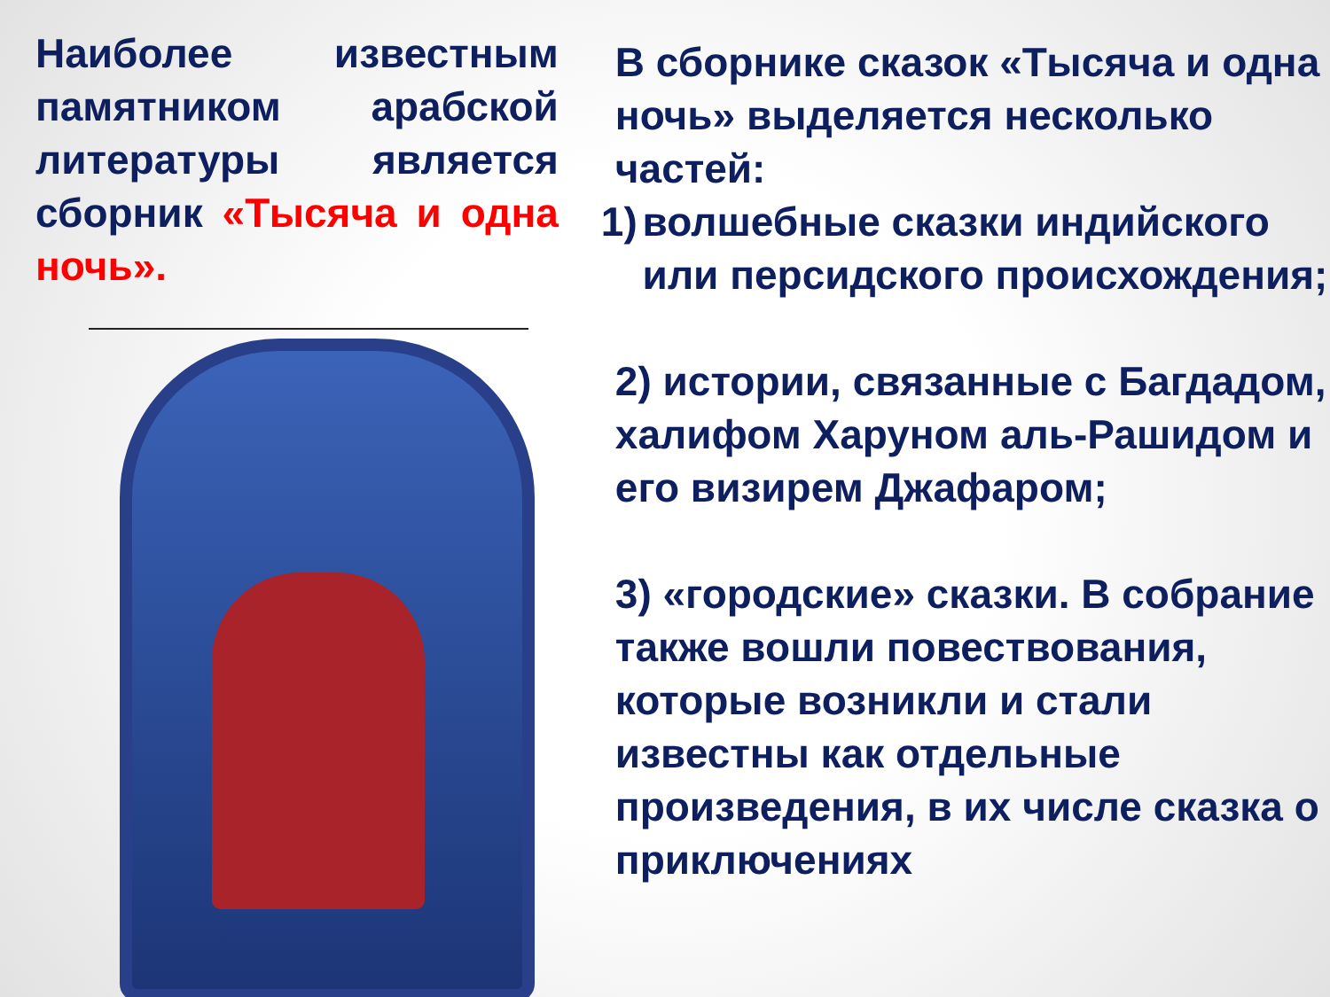Наиболее известным памятником арабской литературы является сборник «Тысяча и одна ночь».
В сборнике сказок «Тысяча и одна ночь» выделяется несколько частей:
1) волшебные сказки индийского или персидского происхождения;
2) истории, связанные с Багдадом, халифом Харуном аль-Рашидом и его визирем Джафаром;
3) «городские» сказки. В собрание также вошли повествования, которые возникли и стали известны как отдельные произведения, в их числе сказка о приключениях